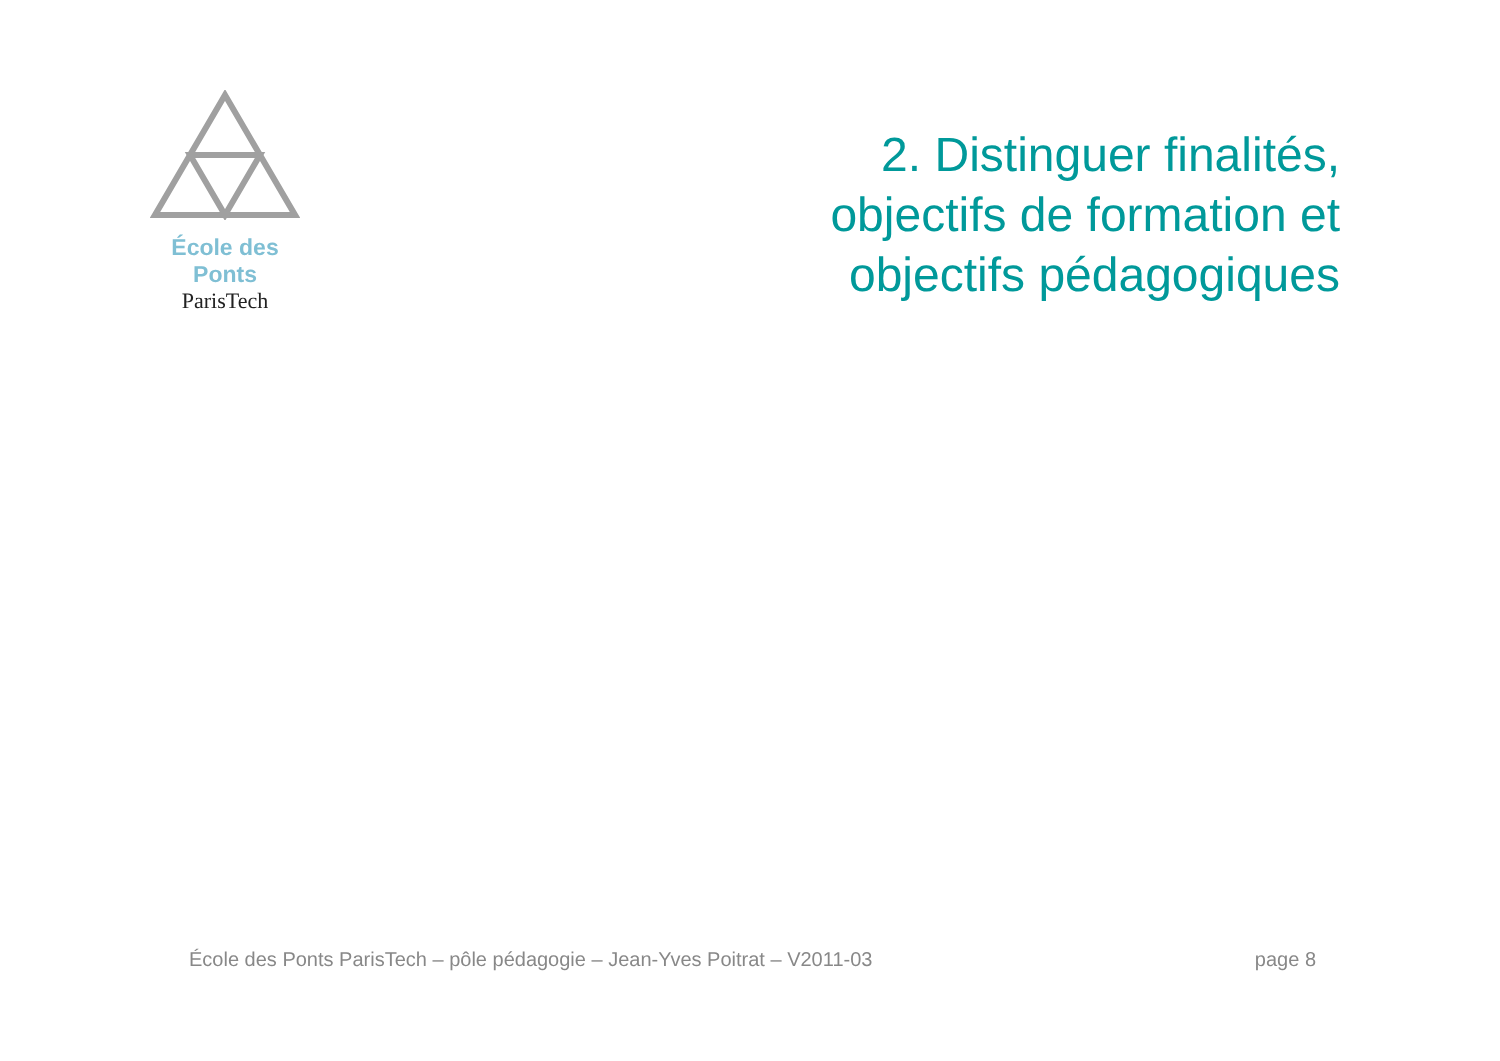École des Ponts
ParisTech
2. Distinguer finalités,
objectifs de formation et
objectifs pédagogiques
École des Ponts ParisTech – pôle pédagogie – Jean-Yves Poitrat – V2011-03 page 8